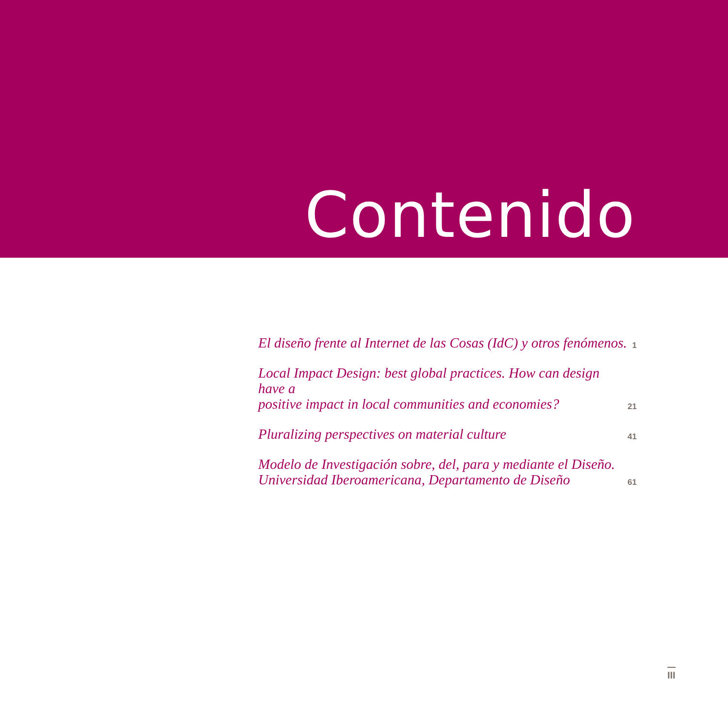Contenido
El diseño frente al Internet de las Cosas (IdC) y otros fenómenos.
1
Local Impact Design: best global practices. How can design have a
positive impact in local communities and economies?
21
Pluralizing perspectives on material culture
41
Modelo de Investigación sobre, del, para y mediante el Diseño.
Universidad Iberoamericana, Departamento de Diseño
61
III